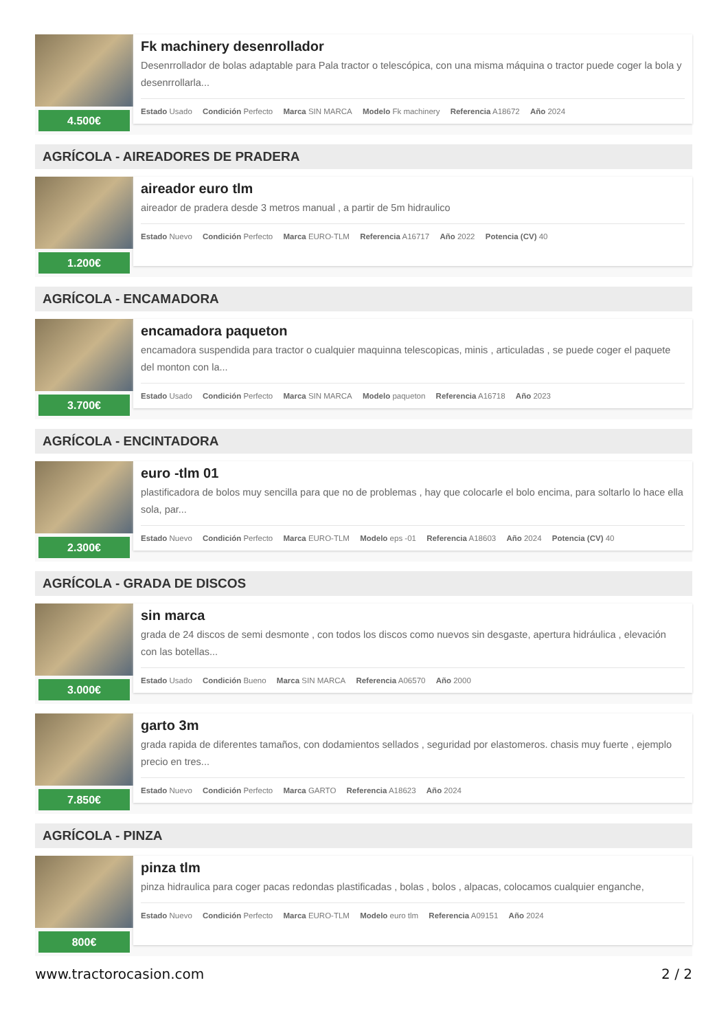4.500€
Fk machinery desenrollador
Desenrrollador de bolas adaptable para Pala tractor o telescópica, con una misma máquina o tractor puede coger la bola y desenrrollarla...
Estado Usado Condición Perfecto Marca SIN MARCA Modelo Fk machinery Referencia A18672 Año 2024
AGRÍCOLA - AIREADORES DE PRADERA
1.200€
aireador euro tlm
aireador de pradera desde 3 metros manual , a partir de 5m hidraulico
Estado Nuevo Condición Perfecto Marca EURO-TLM Referencia A16717 Año 2022 Potencia (CV) 40
AGRÍCOLA - ENCAMADORA
3.700€
encamadora paqueton
encamadora suspendida para tractor o cualquier maquinna telescopicas, minis , articuladas , se puede coger el paquete del monton con la...
Estado Usado Condición Perfecto Marca SIN MARCA Modelo paqueton Referencia A16718 Año 2023
AGRÍCOLA - ENCINTADORA
2.300€
euro -tlm 01
plastificadora de bolos muy sencilla para que no de problemas , hay que colocarle el bolo encima, para soltarlo lo hace ella sola, par...
Estado Nuevo Condición Perfecto Marca EURO-TLM Modelo eps -01 Referencia A18603 Año 2024 Potencia (CV) 40
AGRÍCOLA - GRADA DE DISCOS
3.000€
sin marca
grada de 24 discos de semi desmonte , con todos los discos como nuevos sin desgaste, apertura hidráulica , elevación con las botellas...
Estado Usado Condición Bueno Marca SIN MARCA Referencia A06570 Año 2000
7.850€
garto 3m
grada rapida de diferentes tamaños, con dodamientos sellados , seguridad por elastomeros. chasis muy fuerte , ejemplo precio en tres...
Estado Nuevo Condición Perfecto Marca GARTO Referencia A18623 Año 2024
AGRÍCOLA - PINZA
800€
pinza tlm
pinza hidraulica para coger pacas redondas plastificadas , bolas , bolos , alpacas, colocamos cualquier enganche,
Estado Nuevo Condición Perfecto Marca EURO-TLM Modelo euro tlm Referencia A09151 Año 2024
www.tractorocasion.com 2 / 2